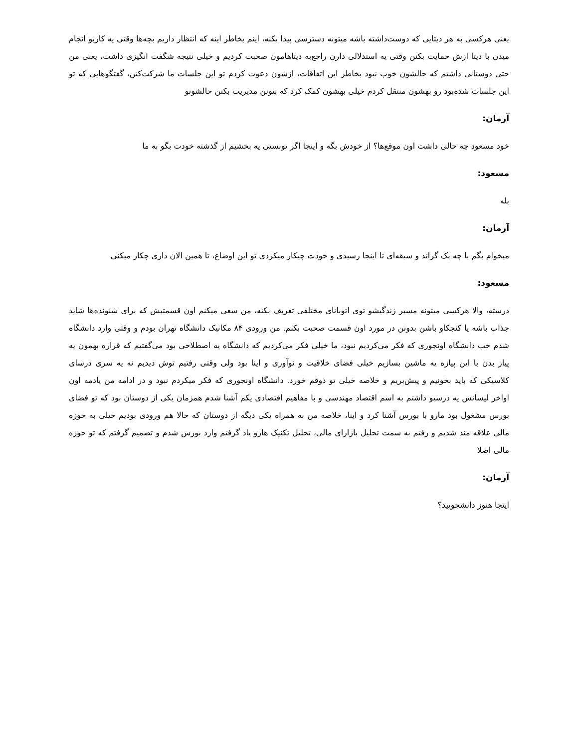یعنی هرکسی به هر دیتایی که دوست‌داشته باشه میتونه دسترسی پیدا بکنه، اینم بخاطر اینه که انتظار داریم بچه‌ها وقتی یه کاریو انجام میدن با دیتا ازش حمایت بکنن وقتی یه استدلالی دارن راجع‌به دیتاهامون صحبت کردیم و خیلی نتیجه شگفت انگیزی داشت، یعنی من حتی دوستانی داشتم که حالشون خوب نبود بخاطر این اتفاقات، ازشون دعوت کردم تو این جلسات ما شرکت‌کنن، گفتگوهایی که تو این جلسات شده‌بود رو بهشون منتقل کردم خیلی بهشون کمک کرد که بتونن مدیریت بکنن حالشونو
آرمان:
خود مسعود چه حالی داشت اون موقع‌ها؟ از خودش بگه و اینجا اگر تونستی یه بخشیم از گذشته خودت بگو به ما
مسعود:
بله
آرمان:
میخوام بگم با چه بک گراند و سبقه‌ای تا اینجا رسیدی و خودت چیکار میکردی تو این اوضاع، تا همین الان داری چکار میکنی
مسعود:
درسته، والا هرکسی میتونه مسیر زندگیشو توی اتوبانای مختلفی تعریف بکنه، من سعی میکنم اون قسمتیش که برای شنونده‌ها شاید جذاب باشه یا کنجکاو باشن بدونن در مورد اون قسمت صحبت بکنم. من ورودی ۸۴ مکانیک دانشگاه تهران بودم و وقتی وارد دانشگاه شدم خب دانشگاه اونجوری که فکر می‌کردیم نبود، ما خیلی فکر می‌کردیم که دانشگاه یه اصطلاحی بود می‌گفتیم که قراره بهمون یه پیاز بدن با این پیازه یه ماشین بسازیم خیلی فضای خلاقیت و نوآوری و اینا بود ولی وقتی رفتیم توش دیدیم نه یه سری درسای کلاسیکی که باید بخونیم و پیش‌بریم و خلاصه خیلی تو ذوقم خورد. دانشگاه اونجوری که فکر میکردم نبود و در ادامه من یادمه اون اواخر لیسانس یه درسیو داشتم به اسم اقتصاد مهندسی و با مفاهیم اقتصادی یکم آشنا شدم همزمان یکی از دوستان بود که تو فضای بورس مشغول بود مارو با بورس آشنا کرد و اینا، خلاصه من به همراه یکی دیگه از دوستان که حالا هم ورودی بودیم خیلی به حوزه مالی علاقه مند شدیم و رفتم به سمت تحلیل بازارای مالی، تحلیل تکنیک هارو یاد گرفتم وارد بورس شدم و تصمیم گرفتم که تو حوزه مالی اصلا
آرمان:
اینجا هنوز دانشجویید؟